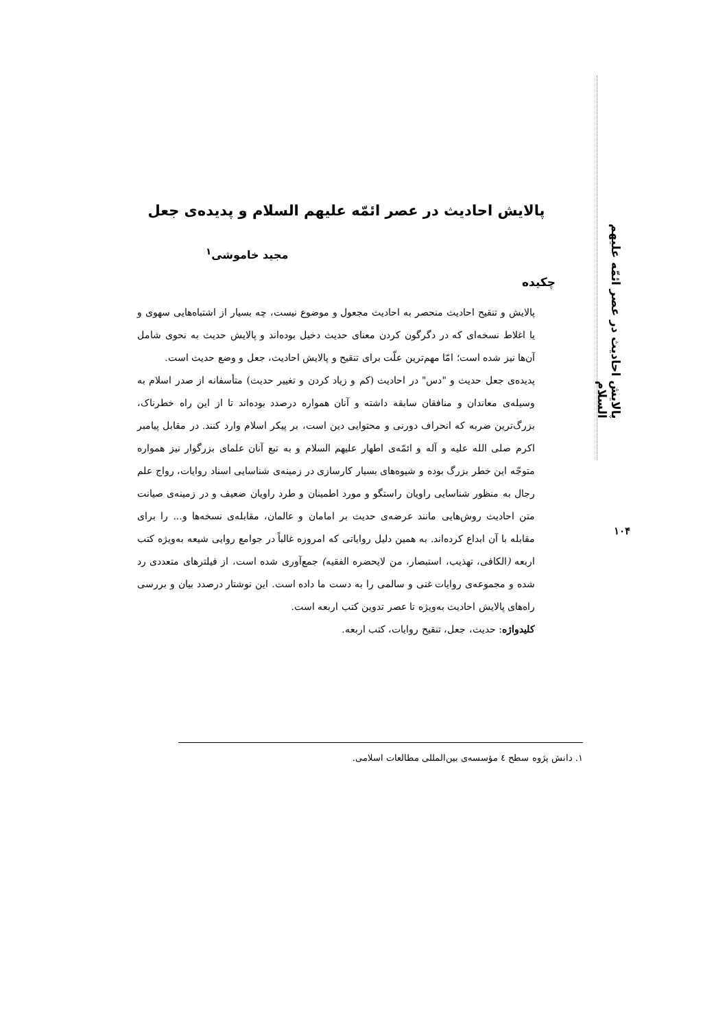پالایش احادیث در عصر ائمّه علیهم السلام
۱۰۴
پالایش احادیث در عصر ائمّه علیهم السلام و پدیده‌ی جعل
مجید خاموشی<sup>۱</sup>
چکیده
پالایش و تنقیح احادیث منحصر به احادیث مجعول و موضوع نیست، چه بسیار از اشتباه‌هایی سهوی و یا اغلاط نسخه‌ای که در دگرگون کردن معنای حدیث دخیل بوده‌اند و پالایش حدیث به نحوی شامل آن‌ها نیز شده است؛ امّا مهم‌ترین علّت برای تنقیح و پالایش احادیث، جعل و وضع حدیث است.
پدیده‌ی جعل حدیث و "دس" در احادیث (کم و زیاد کردن و تغییر حدیث) متأسفانه از صدر اسلام به وسیله‌ی معاندان و منافقان سابقه داشته و آنان همواره درصدد بوده‌اند تا از این راه خطرناک، بزرگ‌ترین ضربه که انحراف دورنی و محتوایی دین است، بر پیکر اسلام وارد کنند. در مقابل پیامبر اکرم صلی الله علیه و آله و ائمّه‌ی اطهار علیهم السلام و به تبع آنان علمای بزرگوار نیز همواره متوجّه این خطر بزرگ بوده و شیوه‌های بسیار کارسازی در زمینه‌ی شناسایی اسناد روایات، رواج علم رجال به منظور شناسایی راویان راستگو و مورد اطمینان و طرد راویان ضعیف و در زمینه‌ی صیانت متن احادیث روش‌هایی مانند عرضه‌ی حدیث بر امامان و عالمان، مقابله‌ی نسخه‌ها و... را برای مقابله با آن ابداع کرده‌اند. به همین دلیل روایاتی که امروزه غالباً در جوامع روایی شیعه به‌ویژه کتب اربعه (الکافی، تهذیب، استبصار، من لایحضره الفقیه) جمع‌آوری شده است، از فیلترهای متعددی رد شده و مجموعه‌ی روایات غنی و سالمی را به دست ما داده است. این نوشتار درصدد بیان و بررسی راه‌های پالایش احادیث به‌ویژه تا عصر تدوین کتب اربعه است.
کلیدواژه: حدیث، جعل، تنقیح روایات، کتب اربعه.
۱. دانش پژوه سطح ٤ مؤسسه‌ی بین‌المللی مطالعات اسلامی.